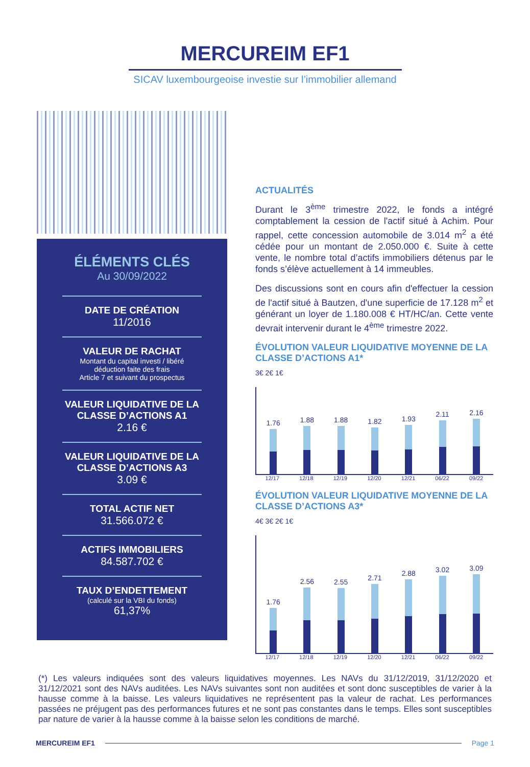MERCUREIM EF1
SICAV luxembourgeoise investie sur l’immobilier allemand
ÉLÉMENTS CLÉS
Au 30/09/2022
DATE DE CRÉATION
11/2016
VALEUR DE RACHAT
Montant du capital investi / libéré
déduction faite des frais
Article 7 et suivant du prospectus
VALEUR LIQUIDATIVE DE LA CLASSE D’ACTIONS A1
2.16 €
VALEUR LIQUIDATIVE DE LA CLASSE D’ACTIONS A3
3.09 €
TOTAL ACTIF NET
31.566.072 €
ACTIFS IMMOBILIERS
84.587.702 €
TAUX D’ENDETTEMENT
(calculé sur la VBI du fonds)
61,37%
ACTUALITÉS
Durant le 3<sup>ème</sup> trimestre 2022, le fonds a intégré comptablement la cession de l'actif situé à Achim. Pour rappel, cette concession automobile de 3.014 m<sup>2</sup> a été cédée pour un montant de 2.050.000 €. Suite à cette vente, le nombre total d’actifs immobiliers détenus par le fonds s’élève actuellement à 14 immeubles.
Des discussions sont en cours afin d'effectuer la cession de l'actif situé à Bautzen, d'une superficie de 17.128 m<sup>2</sup> et générant un loyer de 1.180.008 € HT/HC/an. Cette vente devrait intervenir durant le 4<sup>ème</sup> trimestre 2022.
ÉVOLUTION VALEUR LIQUIDATIVE MOYENNE DE LA CLASSE D’ACTIONS A1*
3€ 2€ 1€
1.76
1.88
1.88
1.82
1.93
2.11
2.16
12/17 12/18 12/19 12/20 12/21 06/22 09/22
ÉVOLUTION VALEUR LIQUIDATIVE MOYENNE DE LA CLASSE D’ACTIONS A3*
4€ 3€ 2€ 1€
1.76
2.56
2.55
2.71
2.88
3.02
3.09
12/17 12/18 12/19 12/20 12/21 06/22 09/22
(*) Les valeurs indiquées sont des valeurs liquidatives moyennes. Les NAVs du 31/12/2019, 31/12/2020 et 31/12/2021 sont des NAVs auditées. Les NAVs suivantes sont non auditées et sont donc susceptibles de varier à la hausse comme à la baisse. Les valeurs liquidatives ne représentent pas la valeur de rachat. Les performances passées ne préjugent pas des performances futures et ne sont pas constantes dans le temps. Elles sont susceptibles par nature de varier à la hausse comme à la baisse selon les conditions de marché.
MERCUREIM EF1 Page 1